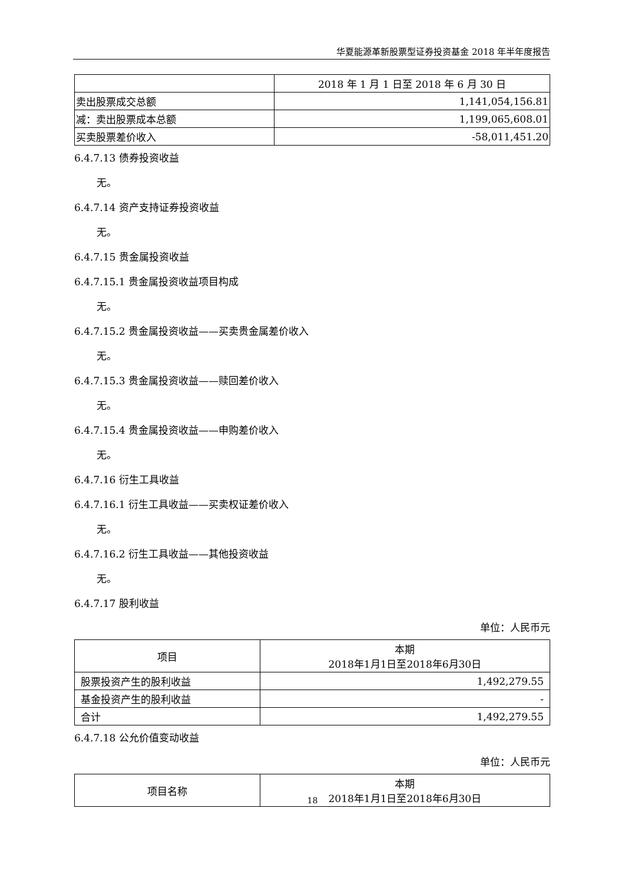华夏能源革新股票型证券投资基金 2018 年半年度报告
| | 2018 年 1 月 1 日至 2018 年 6 月 30 日 |
| --- | --- |
| 卖出股票成交总额 | 1,141,054,156.81 |
| 减：卖出股票成本总额 | 1,199,065,608.01 |
| 买卖股票差价收入 | -58,011,451.20 |
6.4.7.13 债券投资收益
无。
6.4.7.14 资产支持证券投资收益
无。
6.4.7.15 贵金属投资收益
6.4.7.15.1 贵金属投资收益项目构成
无。
6.4.7.15.2 贵金属投资收益——买卖贵金属差价收入
无。
6.4.7.15.3 贵金属投资收益——赎回差价收入
无。
6.4.7.15.4 贵金属投资收益——申购差价收入
无。
6.4.7.16 衍生工具收益
6.4.7.16.1 衍生工具收益——买卖权证差价收入
无。
6.4.7.16.2 衍生工具收益——其他投资收益
无。
6.4.7.17 股利收益
单位：人民币元
| 项目 | 本期 2018年1月1日至2018年6月30日 |
| --- | --- |
| 股票投资产生的股利收益 | 1,492,279.55 |
| 基金投资产生的股利收益 | - |
| 合计 | 1,492,279.55 |
6.4.7.18 公允价值变动收益
单位：人民币元
| 项目名称 | 本期 2018年1月1日至2018年6月30日 |
| --- | --- |
18